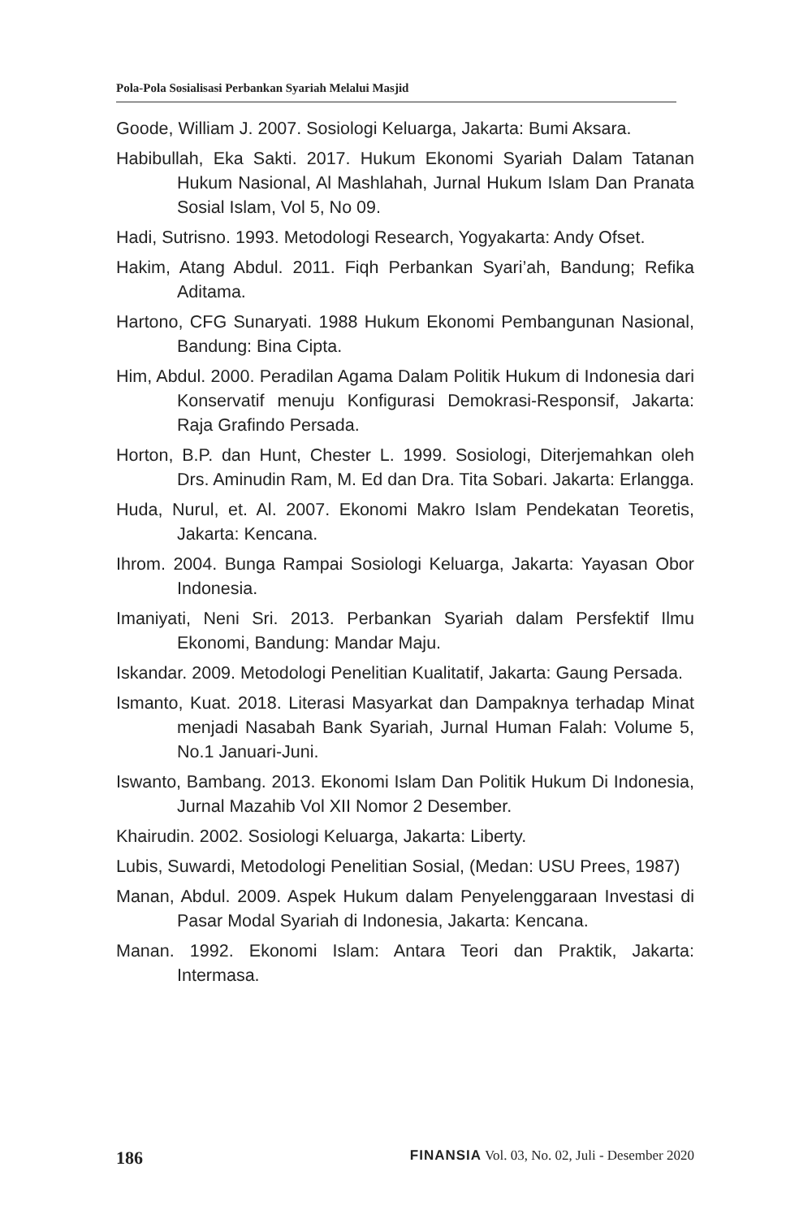Pola-Pola Sosialisasi Perbankan Syariah Melalui Masjid
Goode, William J. 2007. Sosiologi Keluarga, Jakarta: Bumi Aksara.
Habibullah, Eka Sakti. 2017. Hukum Ekonomi Syariah Dalam Tatanan Hukum Nasional, Al Mashlahah, Jurnal Hukum Islam Dan Pranata Sosial Islam, Vol 5, No 09.
Hadi, Sutrisno. 1993. Metodologi Research, Yogyakarta: Andy Ofset.
Hakim, Atang Abdul. 2011. Fiqh Perbankan Syari’ah, Bandung; Refika Aditama.
Hartono, CFG Sunaryati. 1988 Hukum Ekonomi Pembangunan Nasional, Bandung: Bina Cipta.
Him, Abdul. 2000. Peradilan Agama Dalam Politik Hukum di Indonesia dari Konservatif menuju Konfigurasi Demokrasi-Responsif, Jakarta: Raja Grafindo Persada.
Horton, B.P. dan Hunt, Chester L. 1999. Sosiologi, Diterjemahkan oleh Drs. Aminudin Ram, M. Ed dan Dra. Tita Sobari. Jakarta: Erlangga.
Huda, Nurul, et. Al. 2007. Ekonomi Makro Islam Pendekatan Teoretis, Jakarta: Kencana.
Ihrom. 2004. Bunga Rampai Sosiologi Keluarga, Jakarta: Yayasan Obor Indonesia.
Imaniyati, Neni Sri. 2013. Perbankan Syariah dalam Persfektif Ilmu Ekonomi, Bandung: Mandar Maju.
Iskandar. 2009. Metodologi Penelitian Kualitatif, Jakarta: Gaung Persada.
Ismanto, Kuat. 2018. Literasi Masyarkat dan Dampaknya terhadap Minat menjadi Nasabah Bank Syariah, Jurnal Human Falah: Volume 5, No.1 Januari-Juni.
Iswanto, Bambang. 2013. Ekonomi Islam Dan Politik Hukum Di Indonesia, Jurnal Mazahib Vol XII Nomor 2 Desember.
Khairudin. 2002. Sosiologi Keluarga, Jakarta: Liberty.
Lubis, Suwardi, Metodologi Penelitian Sosial, (Medan: USU Prees, 1987)
Manan, Abdul. 2009. Aspek Hukum dalam Penyelenggaraan Investasi di Pasar Modal Syariah di Indonesia, Jakarta: Kencana.
Manan. 1992. Ekonomi Islam: Antara Teori dan Praktik, Jakarta: Intermasa.
186 FINANSIA Vol. 03, No. 02, Juli - Desember 2020